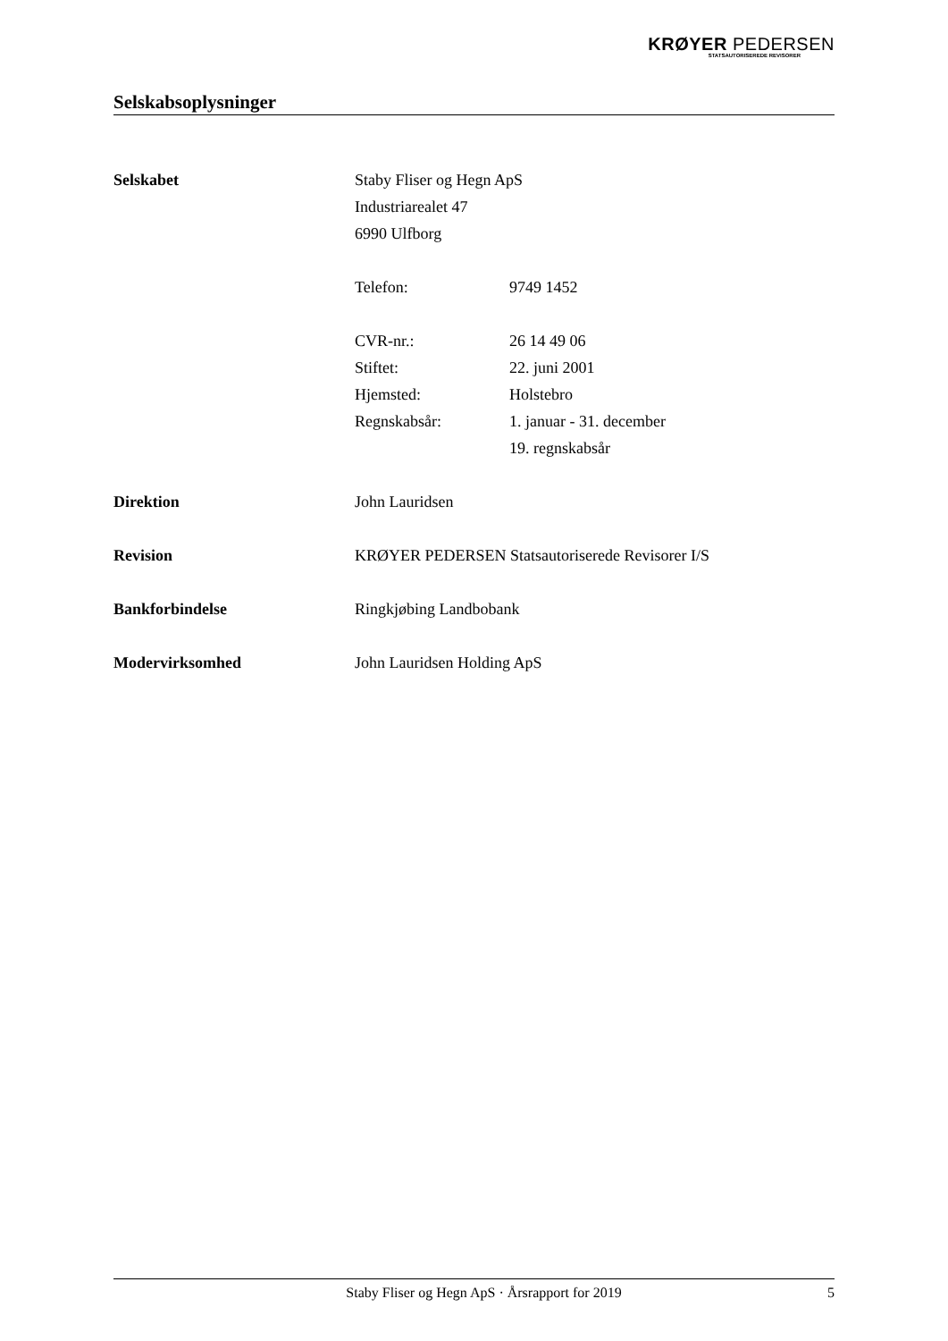KRØYER PEDERSEN
STATSAUTORISEREDE REVISORER
Selskabsoplysninger
Selskabet Staby Fliser og Hegn ApS
Industriarealet 47
6990 Ulfborg
Telefon: 9749 1452
CVR-nr.: 26 14 49 06
Stiftet: 22. juni 2001
Hjemsted: Holstebro
Regnskabsår: 1. januar - 31. december
19. regnskabsår
Direktion John Lauridsen
Revision KRØYER PEDERSEN Statsautoriserede Revisorer I/S
Bankforbindelse Ringkjøbing Landbobank
Modervirksomhed John Lauridsen Holding ApS
Staby Fliser og Hegn ApS · Årsrapport for 2019
5